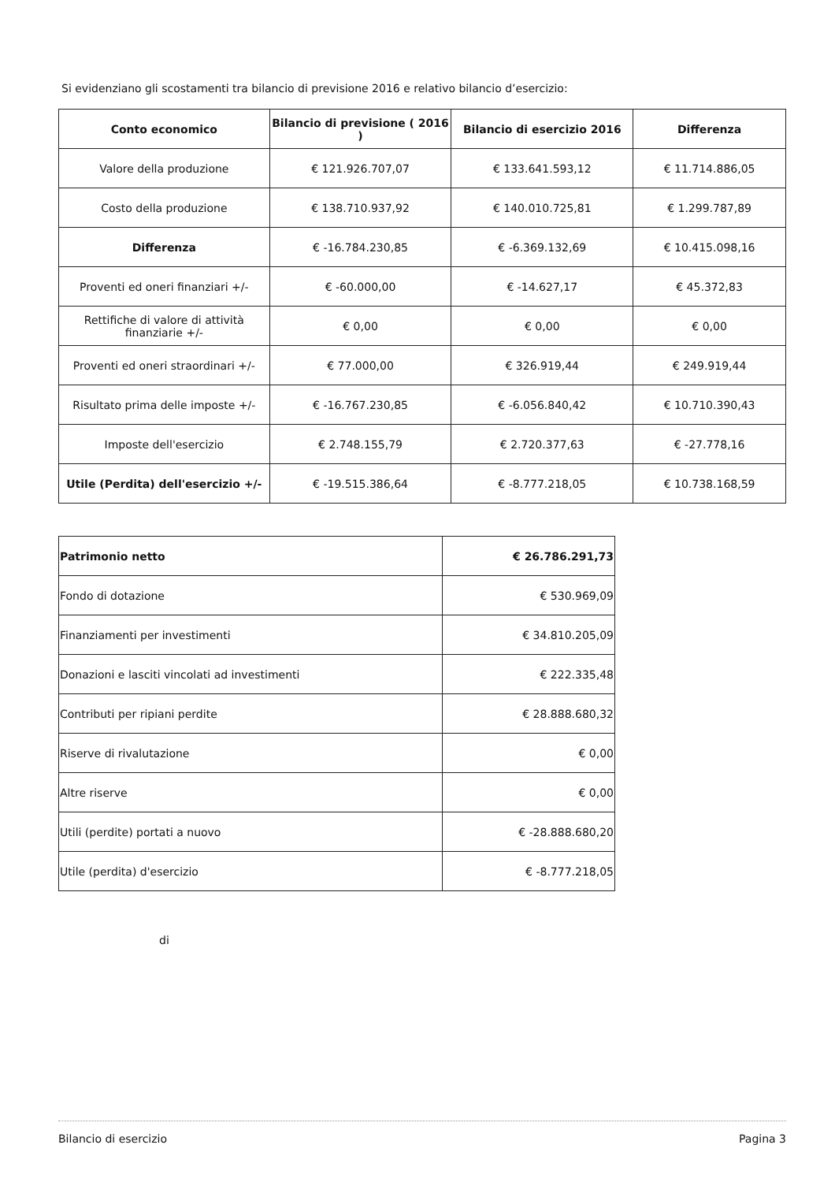Si evidenziano gli scostamenti tra bilancio di previsione 2016 e relativo bilancio d’esercizio:
| Conto economico | Bilancio di previsione ( 2016 ) | Bilancio di esercizio 2016 | Differenza |
| --- | --- | --- | --- |
| Valore della produzione | € 121.926.707,07 | € 133.641.593,12 | € 11.714.886,05 |
| Costo della produzione | € 138.710.937,92 | € 140.010.725,81 | € 1.299.787,89 |
| Differenza | € -16.784.230,85 | € -6.369.132,69 | € 10.415.098,16 |
| Proventi ed oneri finanziari +/- | € -60.000,00 | € -14.627,17 | € 45.372,83 |
| Rettifiche di valore di attività finanziarie +/- | € 0,00 | € 0,00 | € 0,00 |
| Proventi ed oneri straordinari +/- | € 77.000,00 | € 326.919,44 | € 249.919,44 |
| Risultato prima delle imposte +/- | € -16.767.230,85 | € -6.056.840,42 | € 10.710.390,43 |
| Imposte dell'esercizio | € 2.748.155,79 | € 2.720.377,63 | € -27.778,16 |
| Utile (Perdita) dell'esercizio +/- | € -19.515.386,64 | € -8.777.218,05 | € 10.738.168,59 |
| Patrimonio netto | € 26.786.291,73 |
| Fondo di dotazione | € 530.969,09 |
| Finanziamenti per investimenti | € 34.810.205,09 |
| Donazioni e lasciti vincolati ad investimenti | € 222.335,48 |
| Contributi per ripiani perdite | € 28.888.680,32 |
| Riserve di rivalutazione | € 0,00 |
| Altre riserve | € 0,00 |
| Utili (perdite) portati a nuovo | € -28.888.680,20 |
| Utile (perdita) d'esercizio | € -8.777.218,05 |
di
Bilancio di esercizio Pagina 3